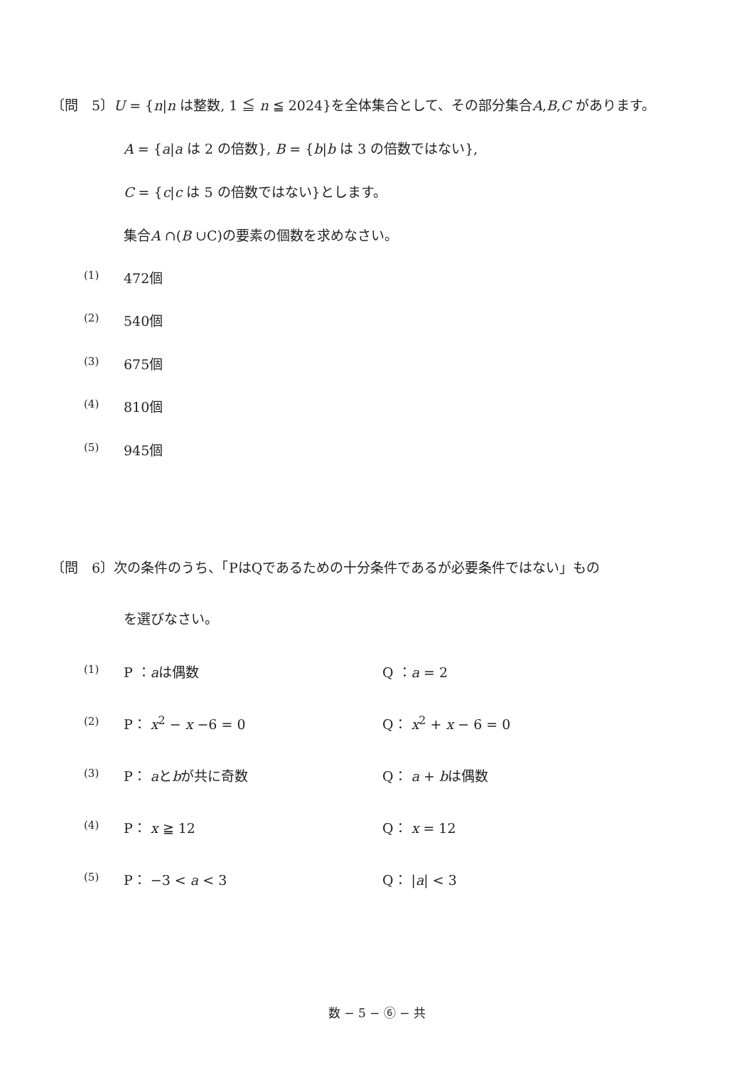〔問　5〕U = {n|n は整数, 1 ≦ n ≦ 2024}を全体集合として、その部分集合A,B,C があります。
A = {a|a は 2 の倍数}, B = {b|b は 3 の倍数ではない},
C = {c|c は 5 の倍数ではない}とします。
集合A ∩(B ∪C)の要素の個数を求めなさい。
(1) 472個
(2) 540個
(3) 675個
(4) 810個
(5) 945個
〔問　6〕次の条件のうち、「PはQであるための十分条件であるが必要条件ではない」もの
を選びなさい。
(1) P ：aは偶数 Q ：a = 2
(2) P： x<sup>2</sup> − x −6 = 0 Q： x<sup>2</sup> + x − 6 = 0
(3) P： aとbが共に奇数 Q： a + bは偶数
(4) P： x ≧ 12 Q： x = 12
(5) P： −3 < a < 3 Q： |a| < 3
数 − 5 − ⑥ − 共